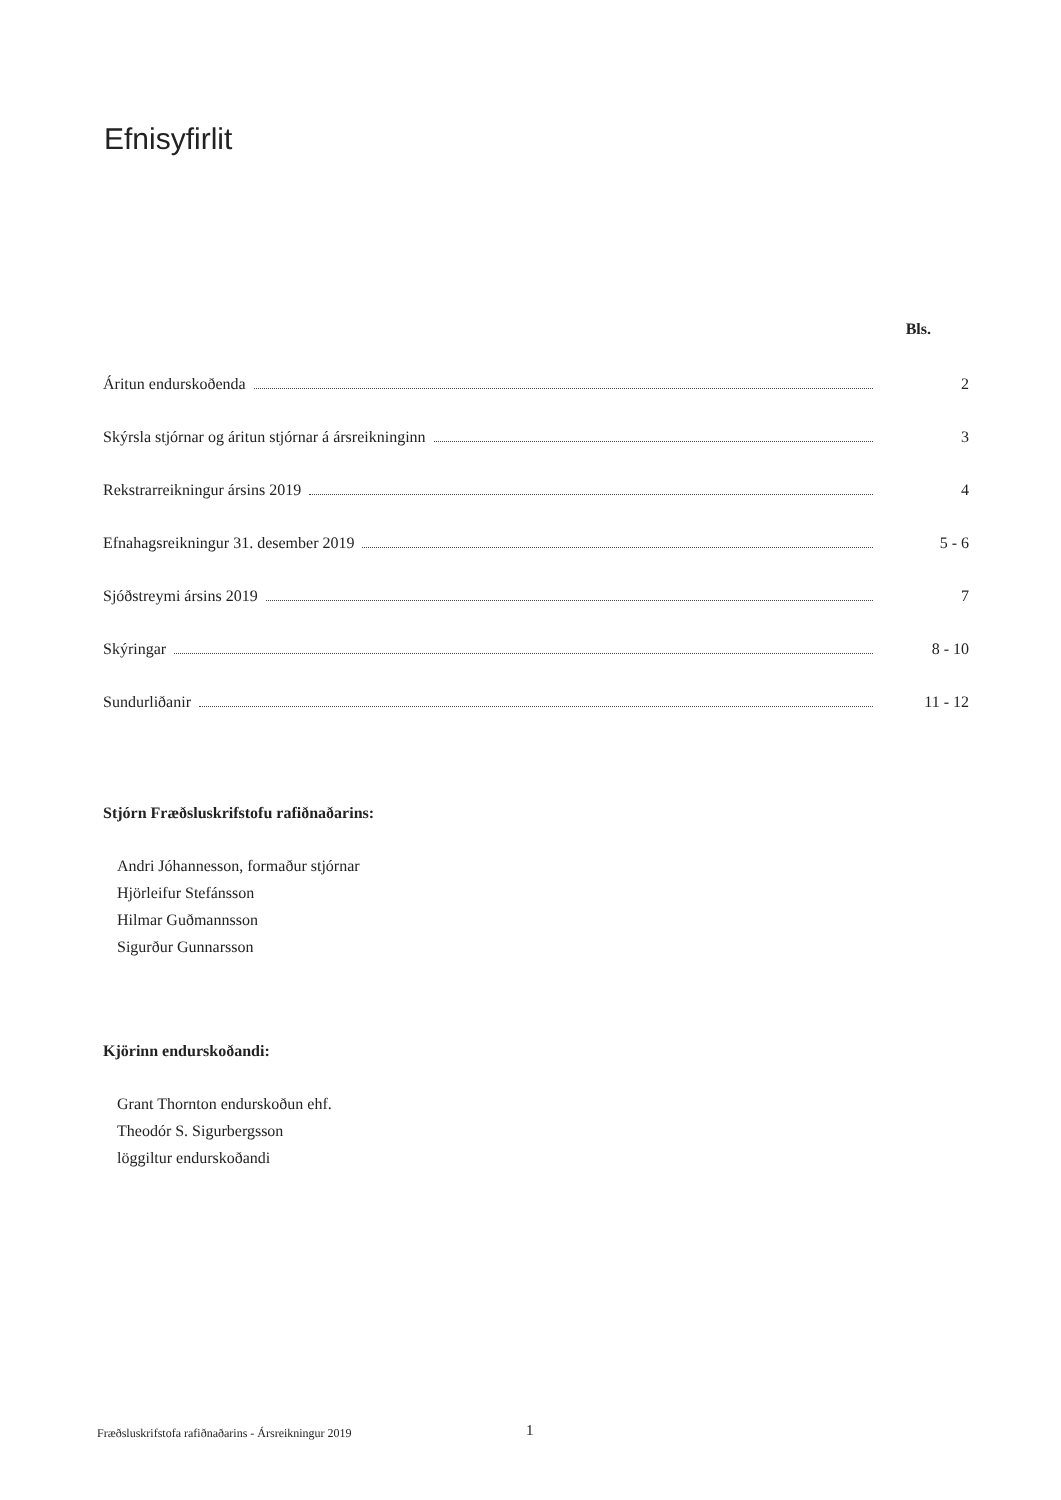Efnisyfirlit
Bls.
Áritun endurskoðenda 2
Skýrsla stjórnar og áritun stjórnar á ársreikninginn 3
Rekstrarreikningur ársins 2019 4
Efnahagsreikningur 31. desember 2019 5 - 6
Sjóðstreymi ársins 2019 7
Skýringar 8 - 10
Sundurliðanir 11 - 12
Stjórn Fræðsluskrifstofu rafiðnaðarins:
Andri Jóhannesson, formaður stjórnar
Hjörleifur Stefánsson
Hilmar Guðmannsson
Sigurður Gunnarsson
Kjörinn endurskoðandi:
Grant Thornton endurskoðun ehf.
Theodór S. Sigurbergsson
löggiltur endurskoðandi
Fræðsluskrifstofa rafiðnaðarins - Ársreikningur 2019
1